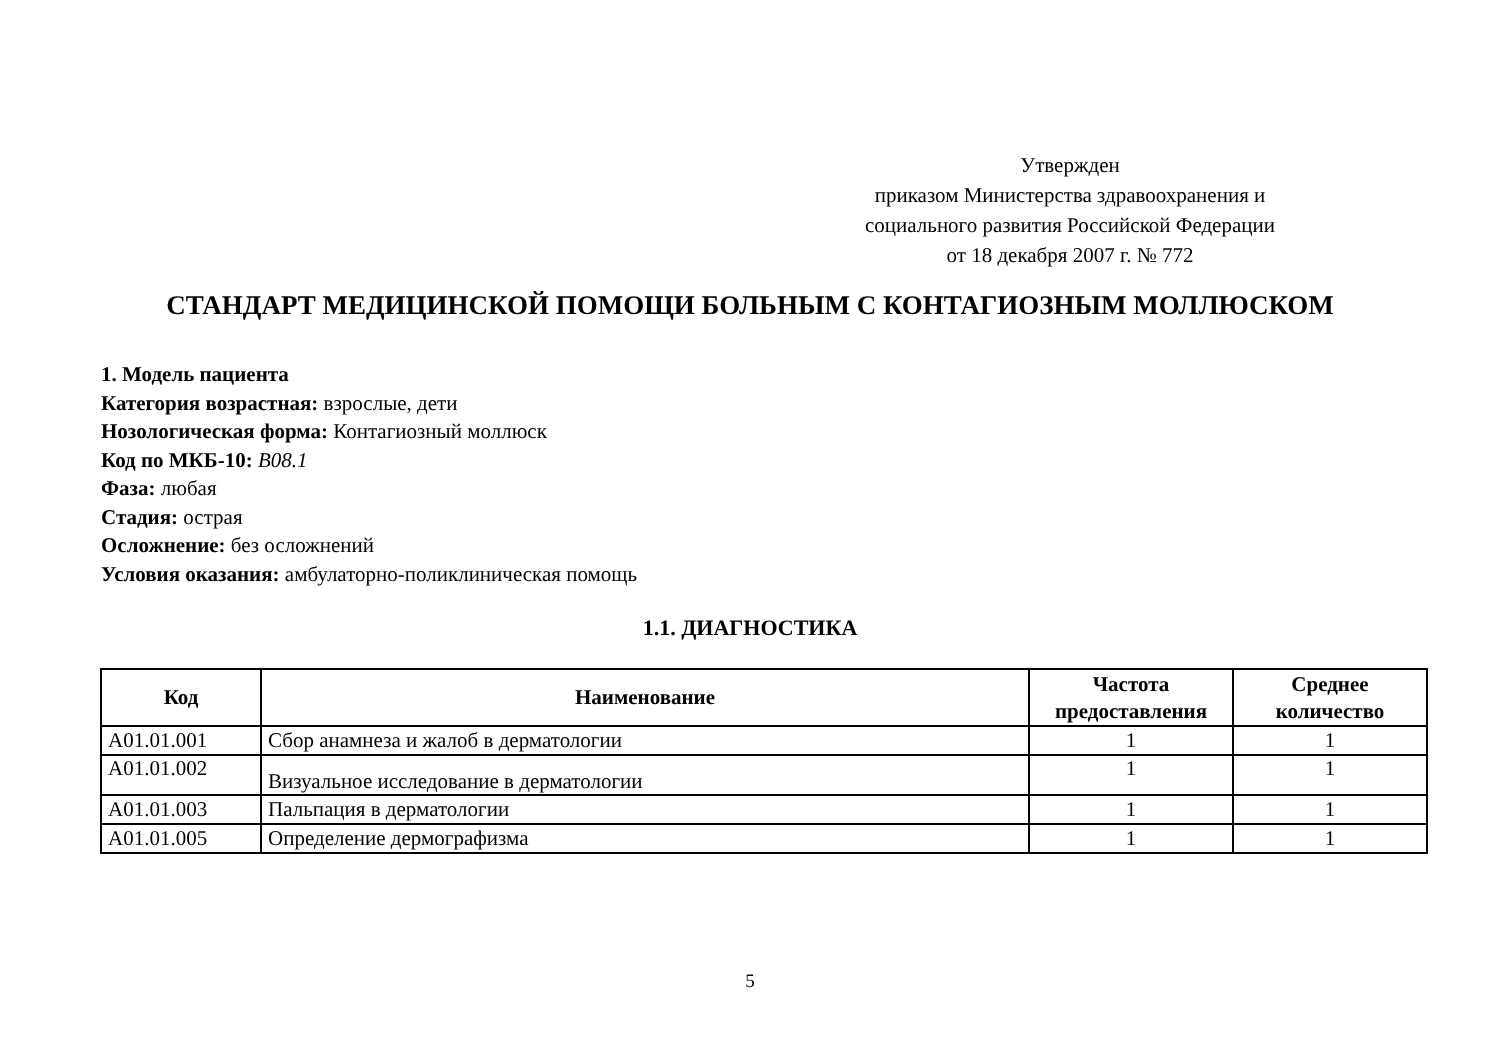Утвержден
приказом Министерства здравоохранения и
социального развития Российской Федерации
от 18 декабря 2007 г. № 772
СТАНДАРТ МЕДИЦИНСКОЙ ПОМОЩИ БОЛЬНЫМ С КОНТАГИОЗНЫМ МОЛЛЮСКОМ
1. Модель пациента
Категория возрастная: взрослые, дети
Нозологическая форма: Контагиозный моллюск
Код по МКБ-10: B08.1
Фаза: любая
Стадия: острая
Осложнение: без осложнений
Условия оказания: амбулаторно-поликлиническая помощь
1.1. ДИАГНОСТИКА
| Код | Наименование | Частота предоставления | Среднее количество |
| --- | --- | --- | --- |
| A01.01.001 | Сбор анамнеза и жалоб в дерматологии | 1 | 1 |
| A01.01.002 | Визуальное исследование в дерматологии | 1 | 1 |
| A01.01.003 | Пальпация в дерматологии | 1 | 1 |
| A01.01.005 | Определение дермографизма | 1 | 1 |
5